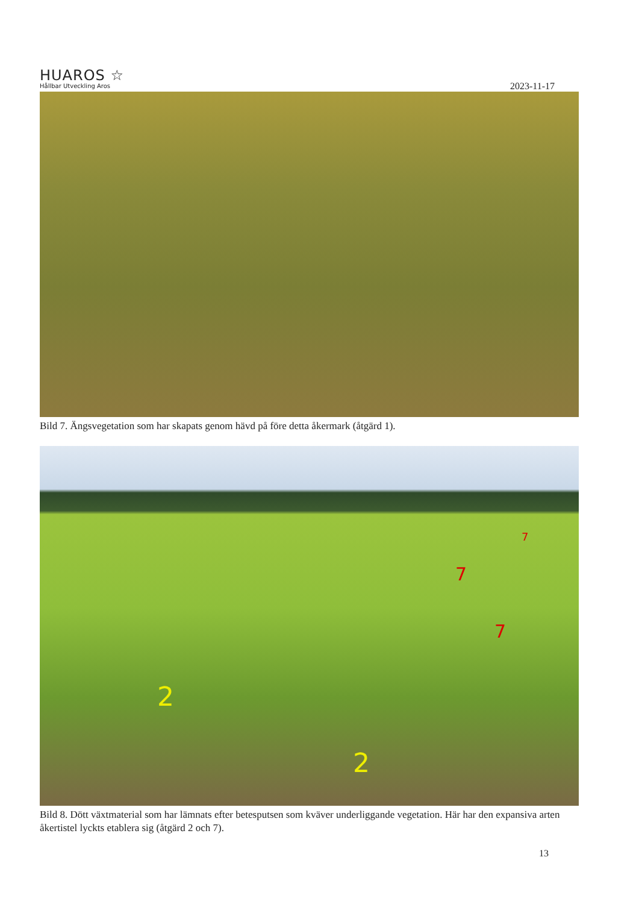HUAROS ☆
Hållbar Utveckling Aros
2023-11-17
Bild 7. Ängsvegetation som har skapats genom hävd på före detta åkermark (åtgärd 1).
7
7
7
2
2
Bild 8. Dött växtmaterial som har lämnats efter betesputsen som kväver underliggande vegetation. Här har den expansiva arten åkertistel lyckts etablera sig (åtgärd 2 och 7).
13